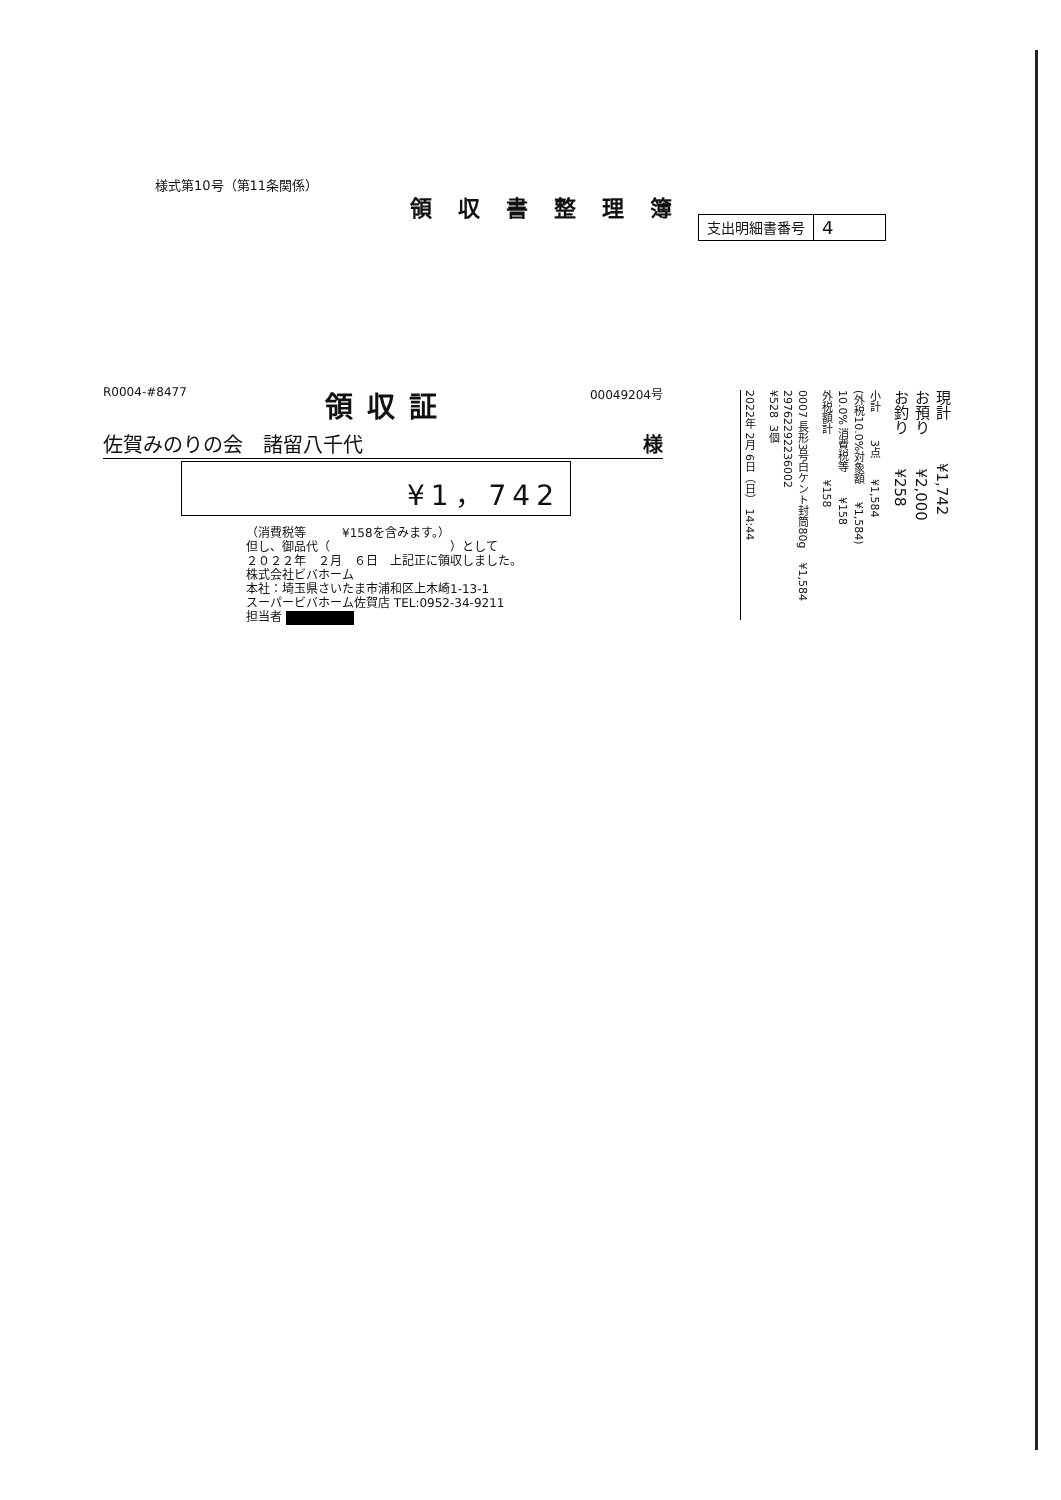様式第10号（第11条関係）
領収書整理簿
支出明細書番号
4
R0004-#8477
領収証
00049204号
佐賀みのりの会　諸留八千代 様
¥1，742
（消費税等　　　¥158を含みます。）
但し、御品代（　　　　　　　　　　）として
２０２２年　２月　６日　上記正に領収しました。
株式会社ビバホーム
本社：埼玉県さいたま市浦和区上木崎1-13-1
スーパービバホーム佐賀店 TEL:0952-34-9211
担当者
2022年 2月 6日（日） 14:44
0007 長形3号白ケント封筒80g ¥1,584 29762292236002 ¥528 3個
小計 3点 ¥1,584 (外税10.0%対象額 ¥1,584) 10.0% 消費税等 ¥158 外税額計 ¥158
現計 ¥1,742 お預り ¥2,000 お釣り ¥258